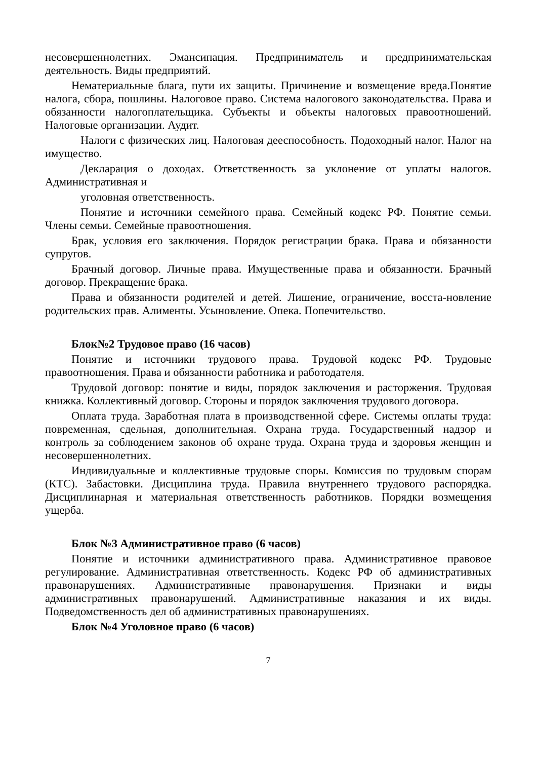несовершеннолетних. Эмансипация. Предприниматель и предпринимательская деятельность. Виды предприятий.
Нематериальные блага, пути их защиты. Причинение и возмещение вреда.Понятие налога, сбора, пошлины. Налоговое право. Система налогового законодательства. Права и обязанности налогоплательщика. Субъекты и объекты налоговых правоотношений. Налоговые организации. Аудит.
Налоги с физических лиц. Налоговая дееспособность. Подоходный налог. Налог на имущество.
Декларация о доходах. Ответственность за уклонение от уплаты налогов. Административная и
уголовная ответственность.
Понятие и источники семейного права. Семейный кодекс РФ. Понятие семьи. Члены семьи. Семейные правоотношения.
Брак, условия его заключения. Порядок регистрации брака. Права и обязанности супругов.
Брачный договор. Личные права. Имущественные права и обязанности. Брачный договор. Прекращение брака.
Права и обязанности родителей и детей. Лишение, ограничение, восста-новление родительских прав. Алименты. Усыновление. Опека. Попечительство.
Блок№2 Трудовое право (16 часов)
Понятие и источники трудового права. Трудовой кодекс РФ. Трудовые правоотношения. Права и обязанности работника и работодателя.
Трудовой договор: понятие и виды, порядок заключения и расторжения. Трудовая книжка. Коллективный договор. Стороны и порядок заключения трудового договора.
Оплата труда. Заработная плата в производственной сфере. Системы оплаты труда: повременная, сдельная, дополнительная. Охрана труда. Государственный надзор и контроль за соблюдением законов об охране труда. Охрана труда и здоровья женщин и несовершеннолетних.
Индивидуальные и коллективные трудовые споры. Комиссия по трудовым спорам (КТС). Забастовки. Дисциплина труда. Правила внутреннего трудового распорядка. Дисциплинарная и материальная ответственность работников. Порядки возмещения ущерба.
Блок №3 Административное право (6 часов)
Понятие и источники административного права. Административное правовое регулирование. Административная ответственность. Кодекс РФ об административных правонарушениях. Административные правонарушения. Признаки и виды административных правонарушений. Административные наказания и их виды. Подведомственность дел об административных правонарушениях.
Блок №4 Уголовное право (6 часов)
7